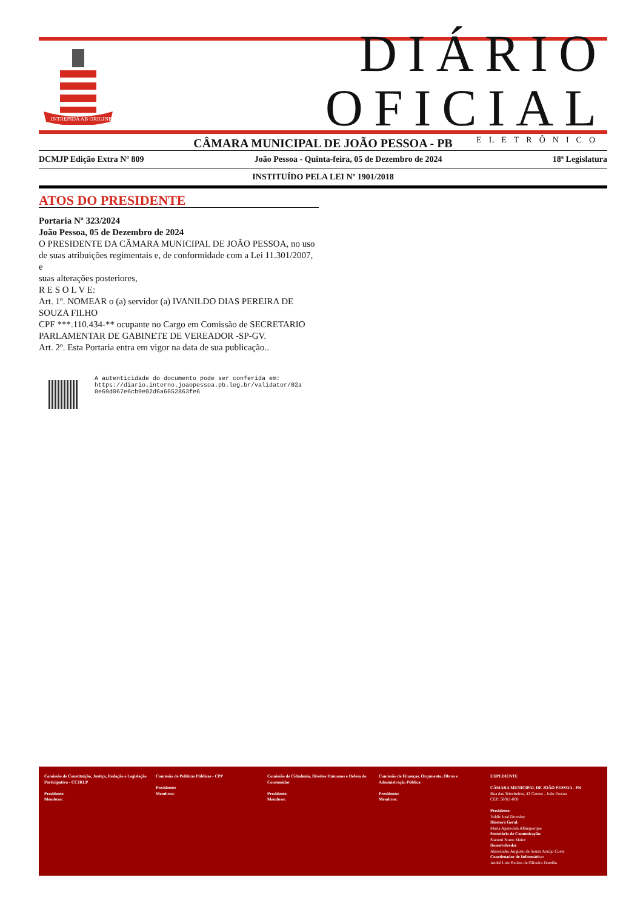INTREPIDA AB ORIGINE
DIÁRIO OFICIAL
ELETRÔNICO
CÂMARA MUNICIPAL DE JOÃO PESSOA - PB
DCMJP Edição Extra Nº 809 João Pessoa - Quinta-feira, 05 de Dezembro de 2024 18ª Legislatura
INSTITUÍDO PELA LEI Nº 1901/2018
ATOS DO PRESIDENTE
Portaria Nº 323/2024
João Pessoa, 05 de Dezembro de 2024
O PRESIDENTE DA CÂMARA MUNICIPAL DE JOÃO PESSOA, no uso de suas atribuições regimentais e, de conformidade com a Lei 11.301/2007,
e
suas alterações posteriores,
R E S O L V E:
Art. 1º. NOMEAR o (a) servidor (a) IVANILDO DIAS PEREIRA DE SOUZA FILHO
CPF ***.110.434-** ocupante no Cargo em Comissão de SECRETARIO PARLAMENTAR DE GABINETE DE VEREADOR -SP-GV.
Art. 2º. Esta Portaria entra em vigor na data de sua publicação..
A autenticidade do documento pode ser conferida em:
https://diario.interno.joaopessoa.pb.leg.br/validator/02a
0e69d067e6cb9e02d6a6652863fe6
Comissão de Constituição, Justiça, Redação e Legislação Participativa - CCJRLP
Presidente:
Membros:
Comissão de Políticas Públicas - CPP
Presidente:
Membros:
Comissão de Cidadania, Direitos Humanos e Defesa do Consumidor
Presidente:
Membros:
Comissão de Finanças, Orçamento, Obras e Administração Pública
Presidente:
Membros:
EXPEDIENTE
CÂMARA MUNICIPAL DE JOÃO PESSOA - PB
Rua das Trincheiras, 43 Centro - João Pessoa
CEP: 58011-000
Presidente:
Valdir José Dowsley
Diretora Geral:
Maria Aparecida Albuquerque
Secretário de Comunicação:
Suetoni Souto Maior
Desenvolvedor
Alessandro Augusto de Souza Araújo Costa
Coordenador de Informática:
André Luiz Batista de Oliveira Damião